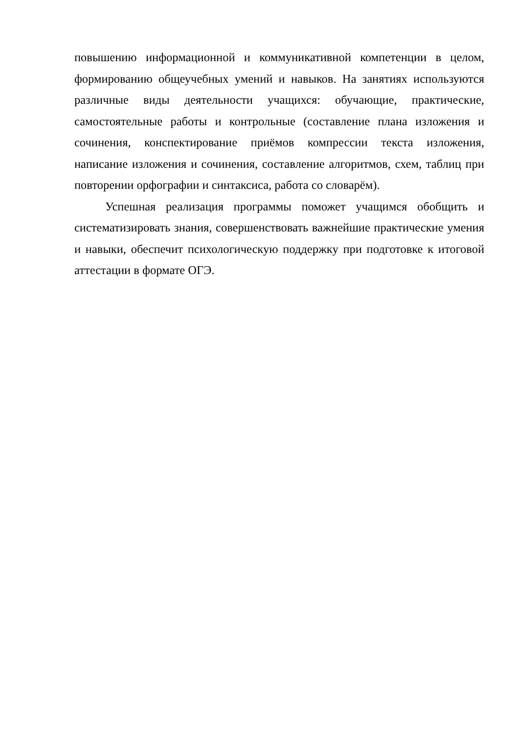повышению информационной и коммуникативной компетенции в целом, формированию общеучебных умений и навыков. На занятиях используются различные виды деятельности учащихся: обучающие, практические, самостоятельные работы и контрольные (составление плана изложения и сочинения, конспектирование приёмов компрессии текста изложения, написание изложения и сочинения, составление алгоритмов, схем, таблиц при повторении орфографии и синтаксиса, работа со словарём).
Успешная реализация программы поможет учащимся обобщить и систематизировать знания, совершенствовать важнейшие практические умения и навыки, обеспечит психологическую поддержку при подготовке к итоговой аттестации в формате ОГЭ.